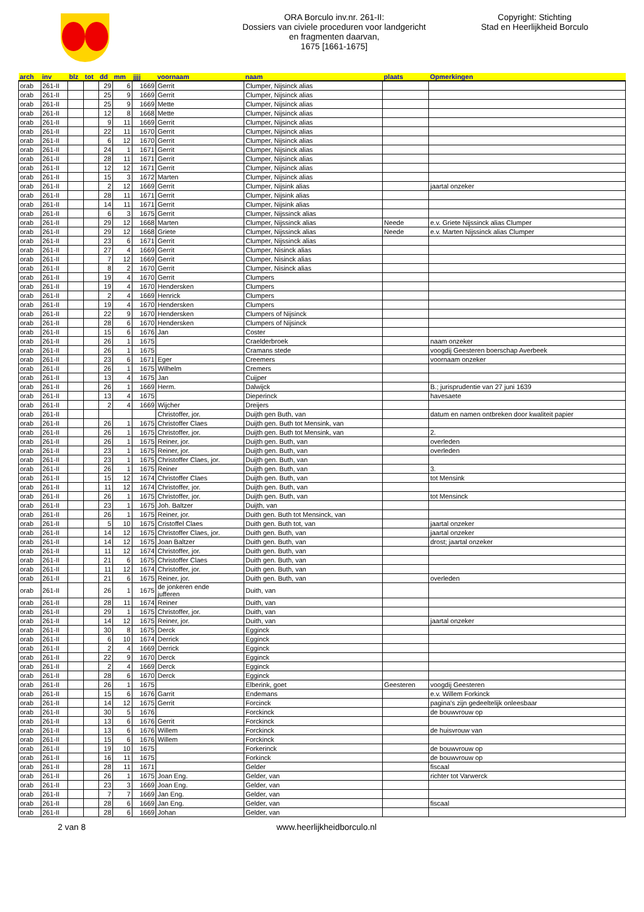ORA Borculo inv.nr. 261-II:
Dossiers van civiele proceduren voor landgericht
en fragmenten daarvan,
1675 [1661-1675]
Copyright: Stichting
Stad en Heerlijkheid Borculo
| arch | inv | blz | tot | dd | mm | jjjj | voornaam | naam | plaats | Opmerkingen |
| --- | --- | --- | --- | --- | --- | --- | --- | --- | --- | --- |
| orab | 261-II | | | 29 | 6 | 1669 | Gerrit | Clumper, Nijsinck alias | | |
| orab | 261-II | | | 25 | 9 | 1669 | Gerrit | Clumper, Nijsinck alias | | |
| orab | 261-II | | | 25 | 9 | 1669 | Mette | Clumper, Nijsinck alias | | |
| orab | 261-II | | | 12 | 8 | 1668 | Mette | Clumper, Nijsinck alias | | |
| orab | 261-II | | | 9 | 11 | 1669 | Gerrit | Clumper, Nijsinck alias | | |
| orab | 261-II | | | 22 | 11 | 1670 | Gerrit | Clumper, Nijsinck alias | | |
| orab | 261-II | | | 6 | 12 | 1670 | Gerrit | Clumper, Nijsinck alias | | |
| orab | 261-II | | | 24 | 1 | 1671 | Gerrit | Clumper, Nijsinck alias | | |
| orab | 261-II | | | 28 | 11 | 1671 | Gerrit | Clumper, Nijsinck alias | | |
| orab | 261-II | | | 12 | 12 | 1671 | Gerrit | Clumper, Nijsinck alias | | |
| orab | 261-II | | | 15 | 3 | 1672 | Marten | Clumper, Nijsinck alias | | |
| orab | 261-II | | | 2 | 12 | 1669 | Gerrit | Clumper, Nijsink alias | | jaartal onzeker |
| orab | 261-II | | | 28 | 11 | 1671 | Gerrit | Clumper, Nijsink alias | | |
| orab | 261-II | | | 14 | 11 | 1671 | Gerrit | Clumper, Nijsink alias | | |
| orab | 261-II | | | 6 | 3 | 1675 | Gerrit | Clumper, Nijssinck alias | | |
| orab | 261-II | | | 29 | 12 | 1668 | Marten | Clumper, Nijssinck alias | Neede | e.v. Griete Nijssinck alias Clumper |
| orab | 261-II | | | 29 | 12 | 1668 | Griete | Clumper, Nijssinck alias | Neede | e.v. Marten Nijssinck alias Clumper |
| orab | 261-II | | | 23 | 6 | 1671 | Gerrit | Clumper, Nijssinck alias | | |
| orab | 261-II | | | 27 | 4 | 1669 | Gerrit | Clumper, Nisinck alias | | |
| orab | 261-II | | | 7 | 12 | 1669 | Gerrit | Clumper, Nisinck alias | | |
| orab | 261-II | | | 8 | 2 | 1670 | Gerrit | Clumper, Nisinck alias | | |
| orab | 261-II | | | 19 | 4 | 1670 | Gerrit | Clumpers | | |
| orab | 261-II | | | 19 | 4 | 1670 | Hendersken | Clumpers | | |
| orab | 261-II | | | 2 | 4 | 1669 | Henrick | Clumpers | | |
| orab | 261-II | | | 19 | 4 | 1670 | Hendersken | Clumpers | | |
| orab | 261-II | | | 22 | 9 | 1670 | Hendersken | Clumpers of Nijsinck | | |
| orab | 261-II | | | 28 | 6 | 1670 | Hendersken | Clumpers of Nijsinck | | |
| orab | 261-II | | | 15 | 6 | 1676 | Jan | Coster | | |
| orab | 261-II | | | 26 | 1 | 1675 | | Craelderbroek | | naam onzeker |
| orab | 261-II | | | 26 | 1 | 1675 | | Cramans stede | | voogdij Geesteren boerschap Averbeek |
| orab | 261-II | | | 23 | 6 | 1671 | Eger | Creemers | | voornaam onzeker |
| orab | 261-II | | | 26 | 1 | 1675 | Wilhelm | Cremers | | |
| orab | 261-II | | | 13 | 4 | 1675 | Jan | Cuijper | | |
| orab | 261-II | | | 26 | 1 | 1669 | Herm. | Dalwijck | | B.; jurisprudentie van 27 juni 1639 |
| orab | 261-II | | | 13 | 4 | 1675 | | Dieperinck | | havesaete |
| orab | 261-II | | | 2 | 4 | 1669 | Wijcher | Dreijers | | |
| orab | 261-II | | | | | | Christoffer, jor. | Duijth gen Buth, van | | datum en namen ontbreken door kwaliteit papier |
| orab | 261-II | | | 26 | 1 | 1675 | Christoffer Claes | Duijth gen. Buth tot Mensink, van | | |
| orab | 261-II | | | 26 | 1 | 1675 | Christoffer, jor. | Duijth gen. Buth tot Mensink, van | | 2. |
| orab | 261-II | | | 26 | 1 | 1675 | Reiner, jor. | Duijth gen. Buth, van | | overleden |
| orab | 261-II | | | 23 | 1 | 1675 | Reiner, jor. | Duijth gen. Buth, van | | overleden |
| orab | 261-II | | | 23 | 1 | 1675 | Christoffer Claes, jor. | Duijth gen. Buth, van | | |
| orab | 261-II | | | 26 | 1 | 1675 | Reiner | Duijth gen. Buth, van | | 3. |
| orab | 261-II | | | 15 | 12 | 1674 | Christoffer Claes | Duijth gen. Buth, van | | tot Mensink |
| orab | 261-II | | | 11 | 12 | 1674 | Christoffer, jor. | Duijth gen. Buth, van | | |
| orab | 261-II | | | 26 | 1 | 1675 | Christoffer, jor. | Duijth gen. Buth, van | | tot Mensinck |
| orab | 261-II | | | 23 | 1 | 1675 | Joh. Baltzer | Duijth, van | | |
| orab | 261-II | | | 26 | 1 | 1675 | Reiner, jor. | Duith gen. Buth tot Mensinck, van | | |
| orab | 261-II | | | 5 | 10 | 1675 | Cristoffel Claes | Duith gen. Buth tot, van | | jaartal onzeker |
| orab | 261-II | | | 14 | 12 | 1675 | Christoffer Claes, jor. | Duith gen. Buth, van | | jaartal onzeker |
| orab | 261-II | | | 14 | 12 | 1675 | Joan Baltzer | Duith gen. Buth, van | | drost; jaartal onzeker |
| orab | 261-II | | | 11 | 12 | 1674 | Christoffer, jor. | Duith gen. Buth, van | | |
| orab | 261-II | | | 21 | 6 | 1675 | Christoffer Claes | Duith gen. Buth, van | | |
| orab | 261-II | | | 11 | 12 | 1674 | Christoffer, jor. | Duith gen. Buth, van | | |
| orab | 261-II | | | 21 | 6 | 1675 | Reiner, jor. | Duith gen. Buth, van | | overleden |
| orab | 261-II | | | 26 | 1 | 1675 | de jonkeren ende jufferen | Duith, van | | |
| orab | 261-II | | | 28 | 11 | 1674 | Reiner | Duith, van | | |
| orab | 261-II | | | 29 | 1 | 1675 | Christoffer, jor. | Duith, van | | |
| orab | 261-II | | | 14 | 12 | 1675 | Reiner, jor. | Duith, van | | jaartal onzeker |
| orab | 261-II | | | 30 | 8 | 1675 | Derck | Egginck | | |
| orab | 261-II | | | 6 | 10 | 1674 | Derrick | Egginck | | |
| orab | 261-II | | | 2 | 4 | 1669 | Derrick | Egginck | | |
| orab | 261-II | | | 22 | 9 | 1670 | Derck | Egginck | | |
| orab | 261-II | | | 2 | 4 | 1669 | Derck | Egginck | | |
| orab | 261-II | | | 28 | 6 | 1670 | Derck | Egginck | | |
| orab | 261-II | | | 26 | 1 | 1675 | | Elberink, goet | Geesteren | voogdij Geesteren |
| orab | 261-II | | | 15 | 6 | 1676 | Garrit | Endemans | | e.v. Willem Forkinck |
| orab | 261-II | | | 14 | 12 | 1675 | Gerrit | Forcinck | | pagina's zijn gedeeltelijk onleesbaar |
| orab | 261-II | | | 30 | 5 | 1676 | | Forckinck | | de bouwvrouw op |
| orab | 261-II | | | 13 | 6 | 1676 | Gerrit | Forckinck | | |
| orab | 261-II | | | 13 | 6 | 1676 | Willem | Forckinck | | de huisvrouw van |
| orab | 261-II | | | 15 | 6 | 1676 | Willem | Forckinck | | |
| orab | 261-II | | | 19 | 10 | 1675 | | Forkerinck | | de bouwvrouw op |
| orab | 261-II | | | 16 | 11 | 1675 | | Forkinck | | de bouwvrouw op |
| orab | 261-II | | | 28 | 11 | 1671 | | Gelder | | fiscaal |
| orab | 261-II | | | 26 | 1 | 1675 | Joan Eng. | Gelder, van | | richter tot Varwerck |
| orab | 261-II | | | 23 | 3 | 1669 | Joan Eng. | Gelder, van | | |
| orab | 261-II | | | 7 | 7 | 1669 | Jan Eng. | Gelder, van | | |
| orab | 261-II | | | 28 | 6 | 1669 | Jan Eng. | Gelder, van | | fiscaal |
| orab | 261-II | | | 28 | 6 | 1669 | Johan | Gelder, van | | |
2 van 8 www.heerlijkheidborculo.nl